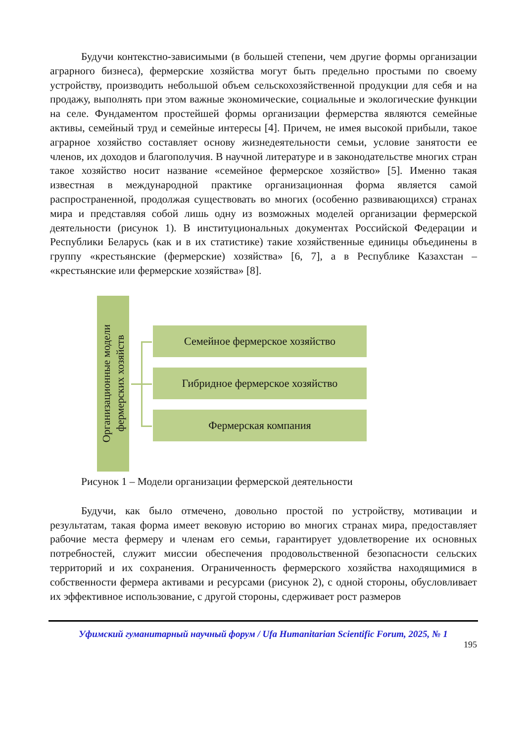Будучи контекстно-зависимыми (в большей степени, чем другие формы организации аграрного бизнеса), фермерские хозяйства могут быть предельно простыми по своему устройству, производить небольшой объем сельскохозяйственной продукции для себя и на продажу, выполнять при этом важные экономические, социальные и экологические функции на селе. Фундаментом простейшей формы организации фермерства являются семейные активы, семейный труд и семейные интересы [4]. Причем, не имея высокой прибыли, такое аграрное хозяйство составляет основу жизнедеятельности семьи, условие занятости ее членов, их доходов и благополучия. В научной литературе и в законодательстве многих стран такое хозяйство носит название «семейное фермерское хозяйство» [5]. Именно такая известная в международной практике организационная форма является самой распространенной, продолжая существовать во многих (особенно развивающихся) странах мира и представляя собой лишь одну из возможных моделей организации фермерской деятельности (рисунок 1). В институциональных документах Российской Федерации и Республики Беларусь (как и в их статистике) такие хозяйственные единицы объединены в группу «крестьянские (фермерские) хозяйства» [6, 7], а в Республике Казахстан – «крестьянские или фермерские хозяйства» [8].
Организационные модели
фермерских хозяйств
Семейное фермерское хозяйство
Гибридное фермерское хозяйство
Фермерская компания
Рисунок 1 – Модели организации фермерской деятельности
Будучи, как было отмечено, довольно простой по устройству, мотивации и результатам, такая форма имеет вековую историю во многих странах мира, предоставляет рабочие места фермеру и членам его семьи, гарантирует удовлетворение их основных потребностей, служит миссии обеспечения продовольственной безопасности сельских территорий и их сохранения. Ограниченность фермерского хозяйства находящимися в собственности фермера активами и ресурсами (рисунок 2), с одной стороны, обусловливает их эффективное использование, с другой стороны, сдерживает рост размеров
Уфимский гуманитарный научный форум / Ufa Humanitarian Scientific Forum, 2025, № 1
195